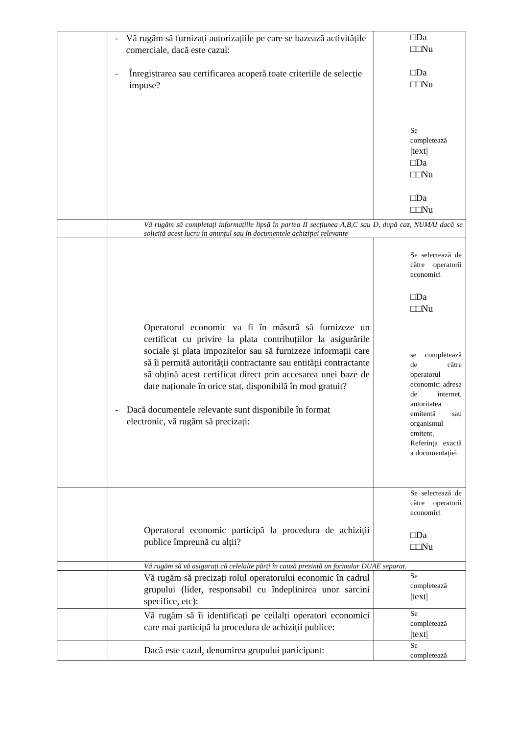| | - Vă rugăm să furnizați autorizațiile pe care se bazează activitățile comerciale, dacă este cazul: - Înregistrarea sau certificarea acoperă toate criteriile de selecție impuse? | □Da □□Nu □Da □□Nu Se completează /text/ □Da □□Nu □Da □□Nu |
| | Vă rugăm să completați informațiile lipsă în partea II secțiunea A,B,C sau D, după caz, NUMAI dacă se solicită acest lucru în anunțul sau în documentele achiziției relevante | |
| | Operatorul economic va fi în măsură să furnizeze un certificat cu privire la plata contribuțiilor la asigurările sociale și plata impozitelor sau să furnizeze informații care să îi permită autorității contractante sau entității contractante să obțină acest certificat direct prin accesarea unei baze de date naționale în orice stat, disponibilă în mod gratuit? - Dacă documentele relevante sunt disponibile în format electronic, vă rugăm să precizați: | Se selectează de către operatorii economici □Da □□Nu se completează de către operatorul economic: adresa de internet, autoritatea emitentă sau organismul emitent. Referința exactă a documentației. |
| | Operatorul economic participă la procedura de achiziții publice împreună cu alții? | Se selectează de către operatorii economici □Da □□Nu |
| | Vă rugăm să vă asigurați că celelalte părți în cauză prezintă un formular DUAE separat. | |
| | Vă rugăm să precizați rolul operatorului economic în cadrul grupului (lider, responsabil cu îndeplinirea unor sarcini specifice, etc): | Se completează /text/ |
| | Vă rugăm să îi identificați pe ceilalți operatori economici care mai participă la procedura de achiziții publice: | Se completează /text/ |
| | Dacă este cazul, denumirea grupului participant: | Se completează |